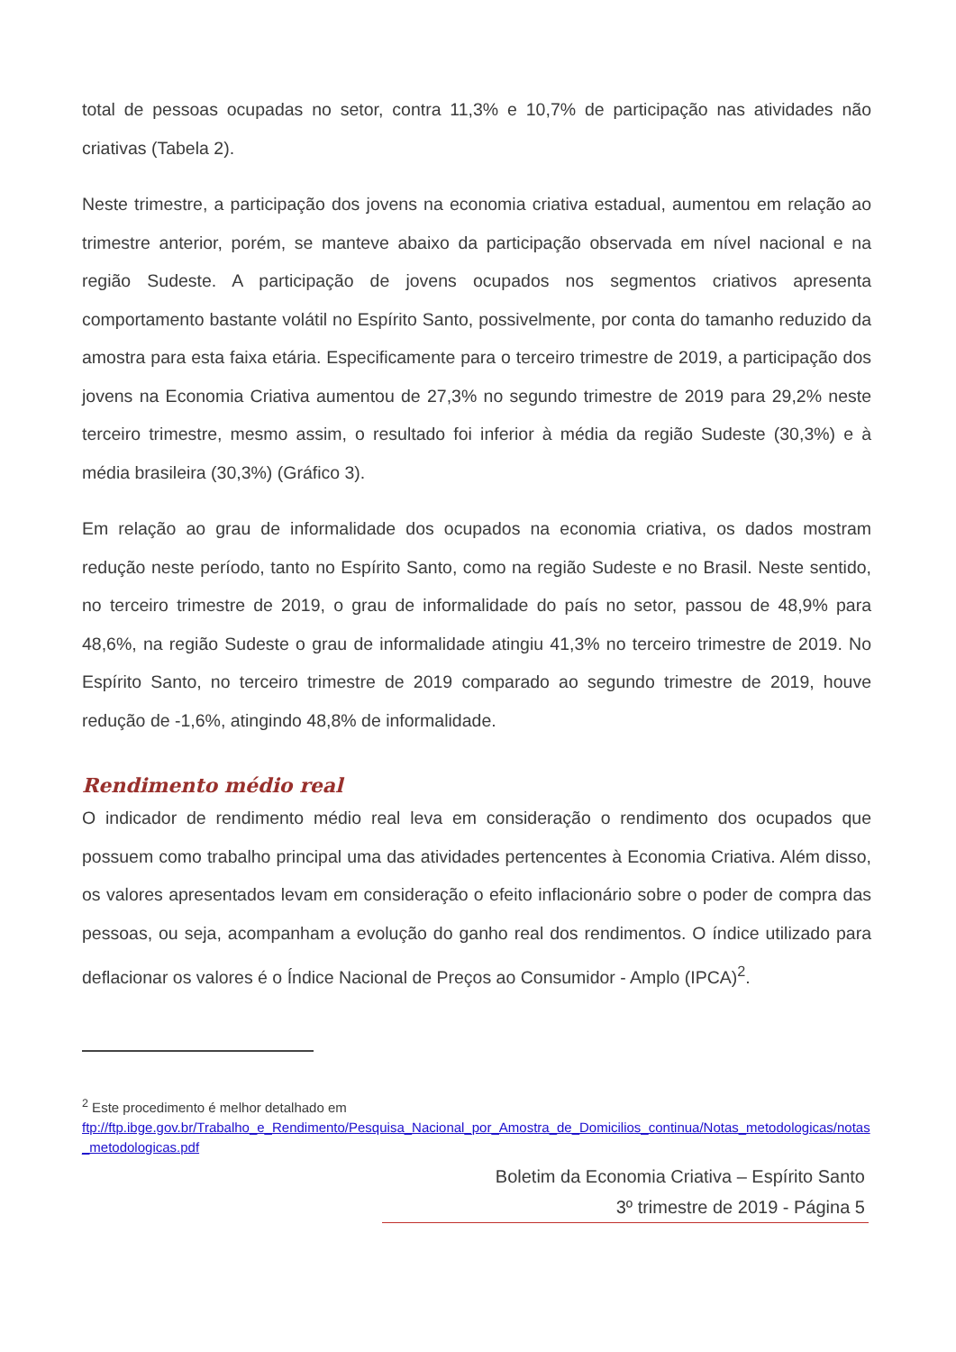total de pessoas ocupadas no setor, contra 11,3% e 10,7% de participação nas atividades não criativas (Tabela 2).
Neste trimestre, a participação dos jovens na economia criativa estadual, aumentou em relação ao trimestre anterior, porém, se manteve abaixo da participação observada em nível nacional e na região Sudeste. A participação de jovens ocupados nos segmentos criativos apresenta comportamento bastante volátil no Espírito Santo, possivelmente, por conta do tamanho reduzido da amostra para esta faixa etária. Especificamente para o terceiro trimestre de 2019, a participação dos jovens na Economia Criativa aumentou de 27,3% no segundo trimestre de 2019 para 29,2% neste terceiro trimestre, mesmo assim, o resultado foi inferior à média da região Sudeste (30,3%) e à média brasileira (30,3%) (Gráfico 3).
Em relação ao grau de informalidade dos ocupados na economia criativa, os dados mostram redução neste período, tanto no Espírito Santo, como na região Sudeste e no Brasil. Neste sentido, no terceiro trimestre de 2019, o grau de informalidade do país no setor, passou de 48,9% para 48,6%, na região Sudeste o grau de informalidade atingiu 41,3% no terceiro trimestre de 2019. No Espírito Santo, no terceiro trimestre de 2019 comparado ao segundo trimestre de 2019, houve redução de -1,6%, atingindo 48,8% de informalidade.
Rendimento médio real
O indicador de rendimento médio real leva em consideração o rendimento dos ocupados que possuem como trabalho principal uma das atividades pertencentes à Economia Criativa. Além disso, os valores apresentados levam em consideração o efeito inflacionário sobre o poder de compra das pessoas, ou seja, acompanham a evolução do ganho real dos rendimentos. O índice utilizado para deflacionar os valores é o Índice Nacional de Preços ao Consumidor - Amplo (IPCA)<sup>2</sup>.
<sup>2</sup> Este procedimento é melhor detalhado em
ftp://ftp.ibge.gov.br/Trabalho_e_Rendimento/Pesquisa_Nacional_por_Amostra_de_Domicilios_continua/Notas_metodologicas/notas_metodologicas.pdf
Boletim da Economia Criativa – Espírito Santo
3º trimestre de 2019 - Página 5